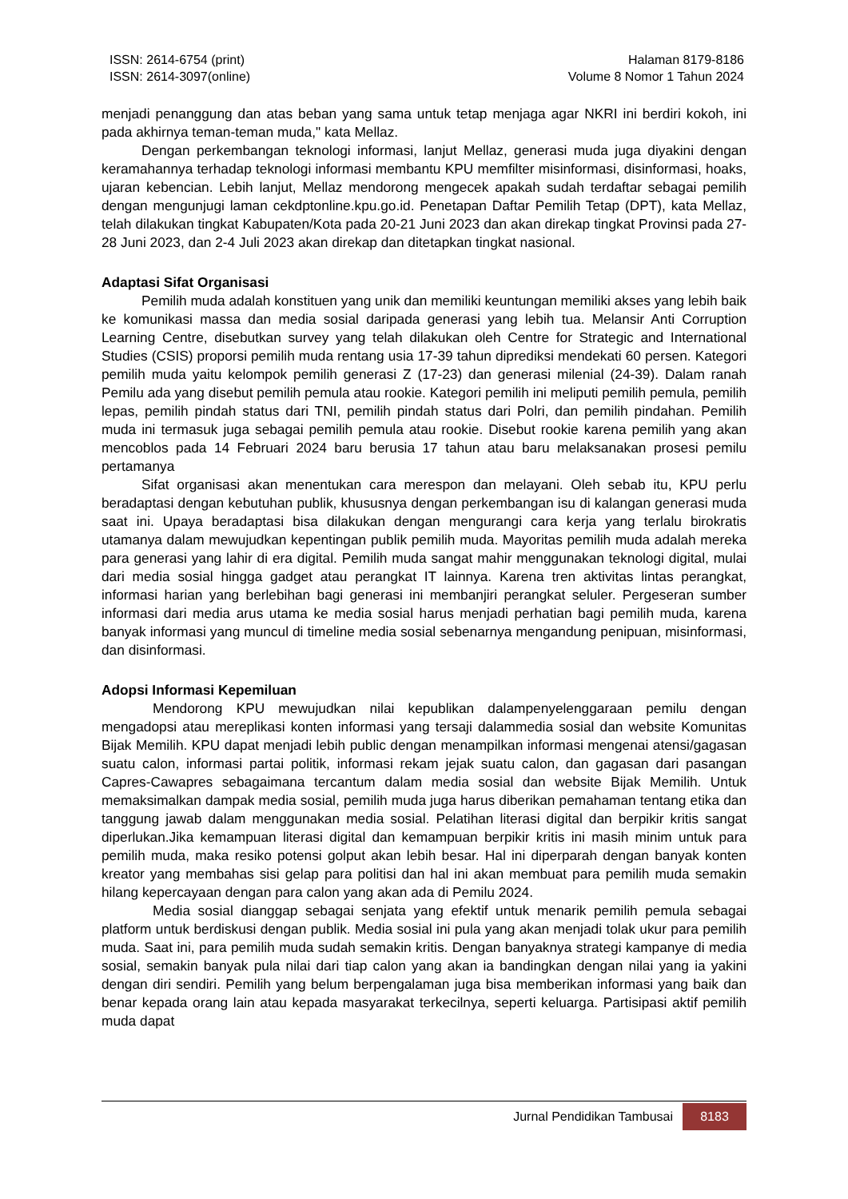ISSN: 2614-6754 (print)
ISSN: 2614-3097(online)
Halaman 8179-8186
Volume 8 Nomor 1 Tahun 2024
menjadi penanggung dan atas beban yang sama untuk tetap menjaga agar NKRI ini berdiri kokoh, ini pada akhirnya teman-teman muda," kata Mellaz.
Dengan perkembangan teknologi informasi, lanjut Mellaz, generasi muda juga diyakini dengan keramahannya terhadap teknologi informasi membantu KPU memfilter misinformasi, disinformasi, hoaks, ujaran kebencian. Lebih lanjut, Mellaz mendorong mengecek apakah sudah terdaftar sebagai pemilih dengan mengunjugi laman cekdptonline.kpu.go.id. Penetapan Daftar Pemilih Tetap (DPT), kata Mellaz, telah dilakukan tingkat Kabupaten/Kota pada 20-21 Juni 2023 dan akan direkap tingkat Provinsi pada 27-28 Juni 2023, dan 2-4 Juli 2023 akan direkap dan ditetapkan tingkat nasional.
Adaptasi Sifat Organisasi
Pemilih muda adalah konstituen yang unik dan memiliki keuntungan memiliki akses yang lebih baik ke komunikasi massa dan media sosial daripada generasi yang lebih tua. Melansir Anti Corruption Learning Centre, disebutkan survey yang telah dilakukan oleh Centre for Strategic and International Studies (CSIS) proporsi pemilih muda rentang usia 17-39 tahun diprediksi mendekati 60 persen. Kategori pemilih muda yaitu kelompok pemilih generasi Z (17-23) dan generasi milenial (24-39). Dalam ranah Pemilu ada yang disebut pemilih pemula atau rookie. Kategori pemilih ini meliputi pemilih pemula, pemilih lepas, pemilih pindah status dari TNI, pemilih pindah status dari Polri, dan pemilih pindahan. Pemilih muda ini termasuk juga sebagai pemilih pemula atau rookie. Disebut rookie karena pemilih yang akan mencoblos pada 14 Februari 2024 baru berusia 17 tahun atau baru melaksanakan prosesi pemilu pertamanya
Sifat organisasi akan menentukan cara merespon dan melayani. Oleh sebab itu, KPU perlu beradaptasi dengan kebutuhan publik, khususnya dengan perkembangan isu di kalangan generasi muda saat ini. Upaya beradaptasi bisa dilakukan dengan mengurangi cara kerja yang terlalu birokratis utamanya dalam mewujudkan kepentingan publik pemilih muda. Mayoritas pemilih muda adalah mereka para generasi yang lahir di era digital. Pemilih muda sangat mahir menggunakan teknologi digital, mulai dari media sosial hingga gadget atau perangkat IT lainnya. Karena tren aktivitas lintas perangkat, informasi harian yang berlebihan bagi generasi ini membanjiri perangkat seluler. Pergeseran sumber informasi dari media arus utama ke media sosial harus menjadi perhatian bagi pemilih muda, karena banyak informasi yang muncul di timeline media sosial sebenarnya mengandung penipuan, misinformasi, dan disinformasi.
Adopsi Informasi Kepemiluan
Mendorong KPU mewujudkan nilai kepublikan dalampenyelenggaraan pemilu dengan mengadopsi atau mereplikasi konten informasi yang tersaji dalammedia sosial dan website Komunitas Bijak Memilih. KPU dapat menjadi lebih public dengan menampilkan informasi mengenai atensi/gagasan suatu calon, informasi partai politik, informasi rekam jejak suatu calon, dan gagasan dari pasangan Capres-Cawapres sebagaimana tercantum dalam media sosial dan website Bijak Memilih. Untuk memaksimalkan dampak media sosial, pemilih muda juga harus diberikan pemahaman tentang etika dan tanggung jawab dalam menggunakan media sosial. Pelatihan literasi digital dan berpikir kritis sangat diperlukan.Jika kemampuan literasi digital dan kemampuan berpikir kritis ini masih minim untuk para pemilih muda, maka resiko potensi golput akan lebih besar. Hal ini diperparah dengan banyak konten kreator yang membahas sisi gelap para politisi dan hal ini akan membuat para pemilih muda semakin hilang kepercayaan dengan para calon yang akan ada di Pemilu 2024.
Media sosial dianggap sebagai senjata yang efektif untuk menarik pemilih pemula sebagai platform untuk berdiskusi dengan publik. Media sosial ini pula yang akan menjadi tolak ukur para pemilih muda. Saat ini, para pemilih muda sudah semakin kritis. Dengan banyaknya strategi kampanye di media sosial, semakin banyak pula nilai dari tiap calon yang akan ia bandingkan dengan nilai yang ia yakini dengan diri sendiri. Pemilih yang belum berpengalaman juga bisa memberikan informasi yang baik dan benar kepada orang lain atau kepada masyarakat terkecilnya, seperti keluarga. Partisipasi aktif pemilih muda dapat
Jurnal Pendidikan Tambusai 8183